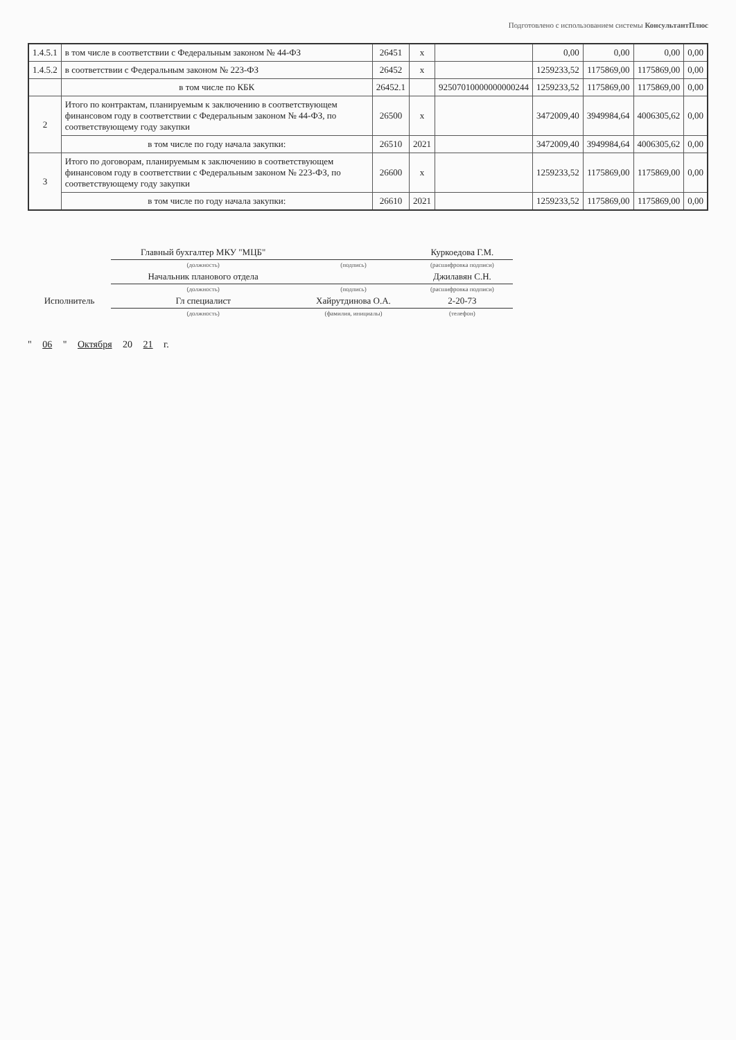Подготовлено с использованием системы КонсультантПлюс
| 1.4.5.1 | в том числе в соответствии с Федеральным законом № 44-ФЗ | 26451 | x | | 0,00 | 0,00 | 0,00 | 0,00 |
| 1.4.5.2 | в соответствии с Федеральным законом № 223-ФЗ | 26452 | x | | 1259233,52 | 1175869,00 | 1175869,00 | 0,00 |
| | в том числе по КБК | 26452.1 | | 92507010000000000244 | 1259233,52 | 1175869,00 | 1175869,00 | 0,00 |
| 2 | Итого по контрактам, планируемым к заключению в соответствующем финансовом году в соответствии с Федеральным законом № 44-ФЗ, по соответствующему году закупки | 26500 | x | | 3472009,40 | 3949984,64 | 4006305,62 | 0,00 |
| | в том числе по году начала закупки: | 26510 | 2021 | | 3472009,40 | 3949984,64 | 4006305,62 | 0,00 |
| 3 | Итого по договорам, планируемым к заключению в соответствующем финансовом году в соответствии с Федеральным законом № 223-ФЗ, по соответствующему году закупки | 26600 | x | | 1259233,52 | 1175869,00 | 1175869,00 | 0,00 |
| | в том числе по году начала закупки: | 26610 | 2021 | | 1259233,52 | 1175869,00 | 1175869,00 | 0,00 |
| | Главный бухгалтер МКУ "МЦБ" | | Куркоедова Г.М. |
| | (должность) | (подпись) | (расшифровка подписи) |
| | Начальник планового отдела | | Джилавян С.Н. |
| | (должность) | (подпись) | (расшифровка подписи) |
| Исполнитель | Гл специалист | Хайрутдинова О.А. | 2-20-73 |
| | (должность) | (фамилия, инициалы) | (телефон) |
" 06 " Октября 20 21 г.